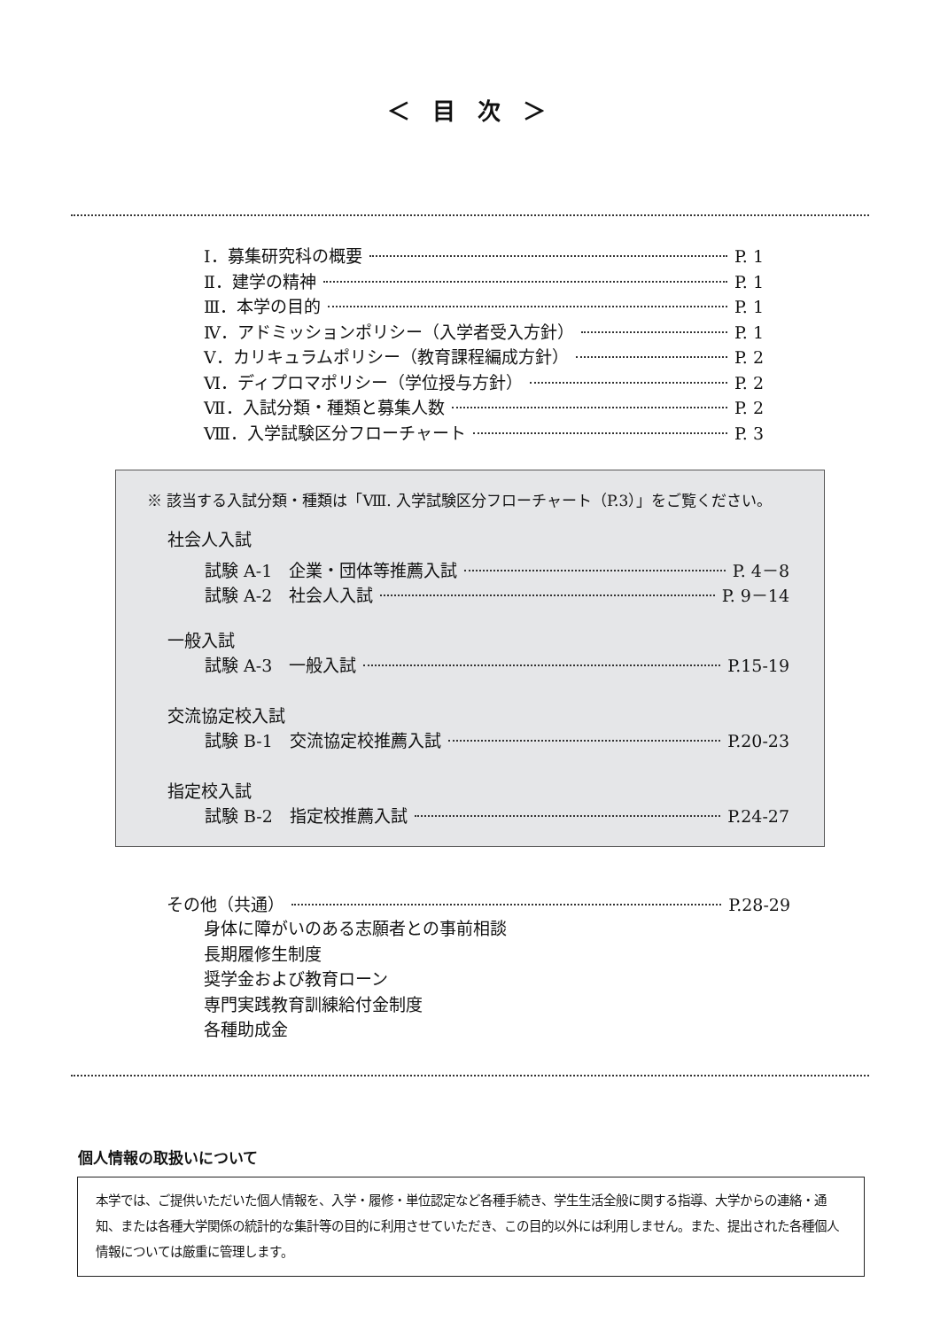＜ 目 次 ＞
Ⅰ．募集研究科の概要 P. 1
Ⅱ．建学の精神 P. 1
Ⅲ．本学の目的 P. 1
Ⅳ．アドミッションポリシー（入学者受入方針） P. 1
Ⅴ．カリキュラムポリシー（教育課程編成方針） P. 2
Ⅵ．ディプロマポリシー（学位授与方針） P. 2
Ⅶ．入試分類・種類と募集人数 P. 2
Ⅷ．入学試験区分フローチャート P. 3
※ 該当する入試分類・種類は「Ⅷ. 入学試験区分フローチャート（P.3）」をご覧ください。
社会人入試
試験 A-1　企業・団体等推薦入試 P. 4－8
試験 A-2　社会人入試 P. 9－14
一般入試
試験 A-3　一般入試 P.15-19
交流協定校入試
試験 B-1　交流協定校推薦入試 P.20-23
指定校入試
試験 B-2　指定校推薦入試 P.24-27
その他（共通） P.28-29
身体に障がいのある志願者との事前相談
長期履修生制度
奨学金および教育ローン
専門実践教育訓練給付金制度
各種助成金
個人情報の取扱いについて
本学では、ご提供いただいた個人情報を、入学・履修・単位認定など各種手続き、学生生活全般に関する指導、大学からの連絡・通知、または各種大学関係の統計的な集計等の目的に利用させていただき、この目的以外には利用しません。また、提出された各種個人情報については厳重に管理します。